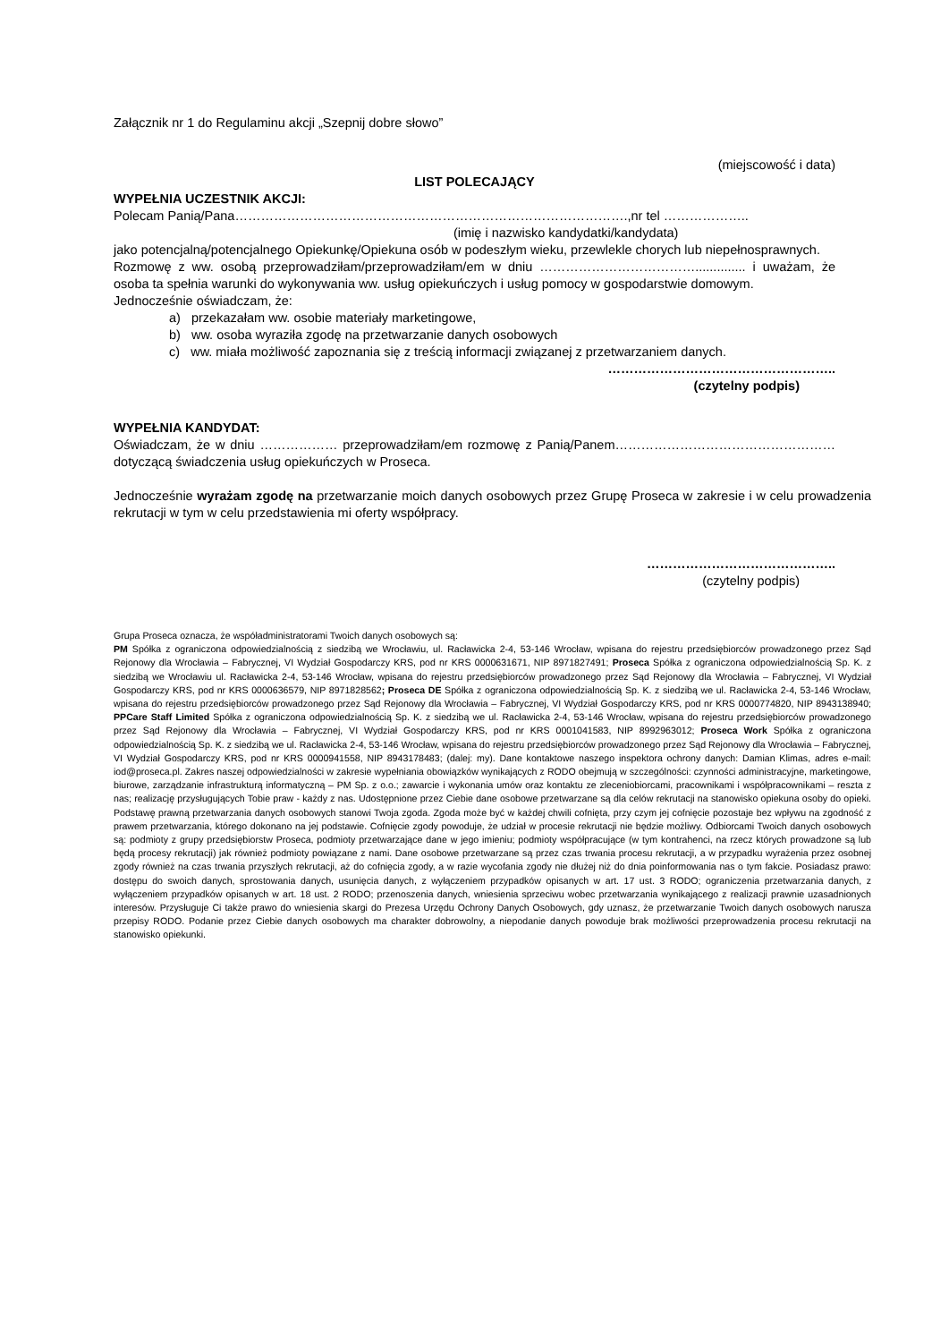Załącznik nr 1 do Regulaminu akcji „Szepnij dobre słowo”
(miejscowość i data)
LIST POLECAJĄCY
WYPEŁNIA UCZESTNIK AKCJI:
Polecam Panią/Pana……………………………………………………………………………….,nr tel ………………..
(imię i nazwisko kandydatki/kandydata)
jako potencjalną/potencjalnego Opiekunkę/Opiekuna osób w podeszłym wieku, przewlekle chorych lub niepełnosprawnych.
Rozmowę z ww. osobą przeprowadziłam/przeprowadziłam/em w dniu ……………………………….............. i uważam, że osoba ta spełnia warunki do wykonywania ww. usług opiekuńczych i usług pomocy w gospodarstwie domowym.
Jednocześnie oświadczam, że:
a) przekazałam ww. osobie materiały marketingowe,
b) ww. osoba wyraziła zgodę na przetwarzanie danych osobowych
c) ww. miała możliwość zapoznania się z treścią informacji związanej z przetwarzaniem danych.
……………………………………………..
(czytelny podpis)
WYPEŁNIA KANDYDAT:
Oświadczam, że w dniu ……………… przeprowadziłam/em rozmowę z Panią/Panem…………………………………………… dotyczącą świadczenia usług opiekuńczych w Proseca.
Jednocześnie wyrażam zgodę na przetwarzanie moich danych osobowych przez Grupę Proseca w zakresie i w celu prowadzenia rekrutacji w tym w celu przedstawienia mi oferty współpracy.
……………………………………..
(czytelny podpis)
Grupa Proseca oznacza, że współadministratorami Twoich danych osobowych są:
PM Spółka z ograniczona odpowiedzialnością z siedzibą we Wrocławiu, ul. Racławicka 2-4, 53-146 Wrocław, wpisana do rejestru przedsiębiorców prowadzonego przez Sąd Rejonowy dla Wrocławia – Fabrycznej, VI Wydział Gospodarczy KRS, pod nr KRS 0000631671, NIP 8971827491; Proseca Spółka z ograniczona odpowiedzialnością Sp. K. z siedzibą we Wrocławiu ul. Racławicka 2-4, 53-146 Wrocław, wpisana do rejestru przedsiębiorców prowadzonego przez Sąd Rejonowy dla Wrocławia – Fabrycznej, VI Wydział Gospodarczy KRS, pod nr KRS 0000636579, NIP 8971828562; Proseca DE Spółka z ograniczona odpowiedzialnością Sp. K. z siedzibą we ul. Racławicka 2-4, 53-146 Wrocław, wpisana do rejestru przedsiębiorców prowadzonego przez Sąd Rejonowy dla Wrocławia – Fabrycznej, VI Wydział Gospodarczy KRS, pod nr KRS 0000774820, NIP 8943138940; PPCare Staff Limited Spółka z ograniczona odpowiedzialnością Sp. K. z siedzibą we ul. Racławicka 2-4, 53-146 Wrocław, wpisana do rejestru przedsiębiorców prowadzonego przez Sąd Rejonowy dla Wrocławia – Fabrycznej, VI Wydział Gospodarczy KRS, pod nr KRS 0001041583, NIP 8992963012; Proseca Work Spółka z ograniczona odpowiedzialnością Sp. K. z siedzibą we ul. Racławicka 2-4, 53-146 Wrocław, wpisana do rejestru przedsiębiorców prowadzonego przez Sąd Rejonowy dla Wrocławia – Fabrycznej, VI Wydział Gospodarczy KRS, pod nr KRS 0000941558, NIP 8943178483; (dalej: my). Dane kontaktowe naszego inspektora ochrony danych: Damian Klimas, adres e-mail: iod@proseca.pl. Zakres naszej odpowiedzialności w zakresie wypełniania obowiązków wynikających z RODO obejmują w szczególności: czynności administracyjne, marketingowe, biurowe, zarządzanie infrastrukturą informatyczną – PM Sp. z o.o.; zawarcie i wykonania umów oraz kontaktu ze zleceniobiorcami, pracownikami i współpracownikami – reszta z nas; realizację przysługujących Tobie praw - każdy z nas. Udostępnione przez Ciebie dane osobowe przetwarzane są dla celów rekrutacji na stanowisko opiekuna osoby do opieki. Podstawę prawną przetwarzania danych osobowych stanowi Twoja zgoda. Zgoda może być w każdej chwili cofnięta, przy czym jej cofnięcie pozostaje bez wpływu na zgodność z prawem przetwarzania, którego dokonano na jej podstawie. Cofnięcie zgody powoduje, że udział w procesie rekrutacji nie będzie możliwy. Odbiorcami Twoich danych osobowych są: podmioty z grupy przedsiębiorstw Proseca, podmioty przetwarzające dane w jego imieniu; podmioty współpracujące (w tym kontrahenci, na rzecz których prowadzone są lub będą procesy rekrutacji) jak również podmioty powiązane z nami. Dane osobowe przetwarzane są przez czas trwania procesu rekrutacji, a w przypadku wyrażenia przez osobnej zgody również na czas trwania przyszłych rekrutacji, aż do cofnięcia zgody, a w razie wycofania zgody nie dłużej niż do dnia poinformowania nas o tym fakcie. Posiadasz prawo: dostępu do swoich danych, sprostowania danych, usunięcia danych, z wyłączeniem przypadków opisanych w art. 17 ust. 3 RODO; ograniczenia przetwarzania danych, z wyłączeniem przypadków opisanych w art. 18 ust. 2 RODO; przenoszenia danych, wniesienia sprzeciwu wobec przetwarzania wynikającego z realizacji prawnie uzasadnionych interesów. Przysługuje Ci także prawo do wniesienia skargi do Prezesa Urzędu Ochrony Danych Osobowych, gdy uznasz, że przetwarzanie Twoich danych osobowych narusza przepisy RODO. Podanie przez Ciebie danych osobowych ma charakter dobrowolny, a niepodanie danych powoduje brak możliwości przeprowadzenia procesu rekrutacji na stanowisko opiekunki.